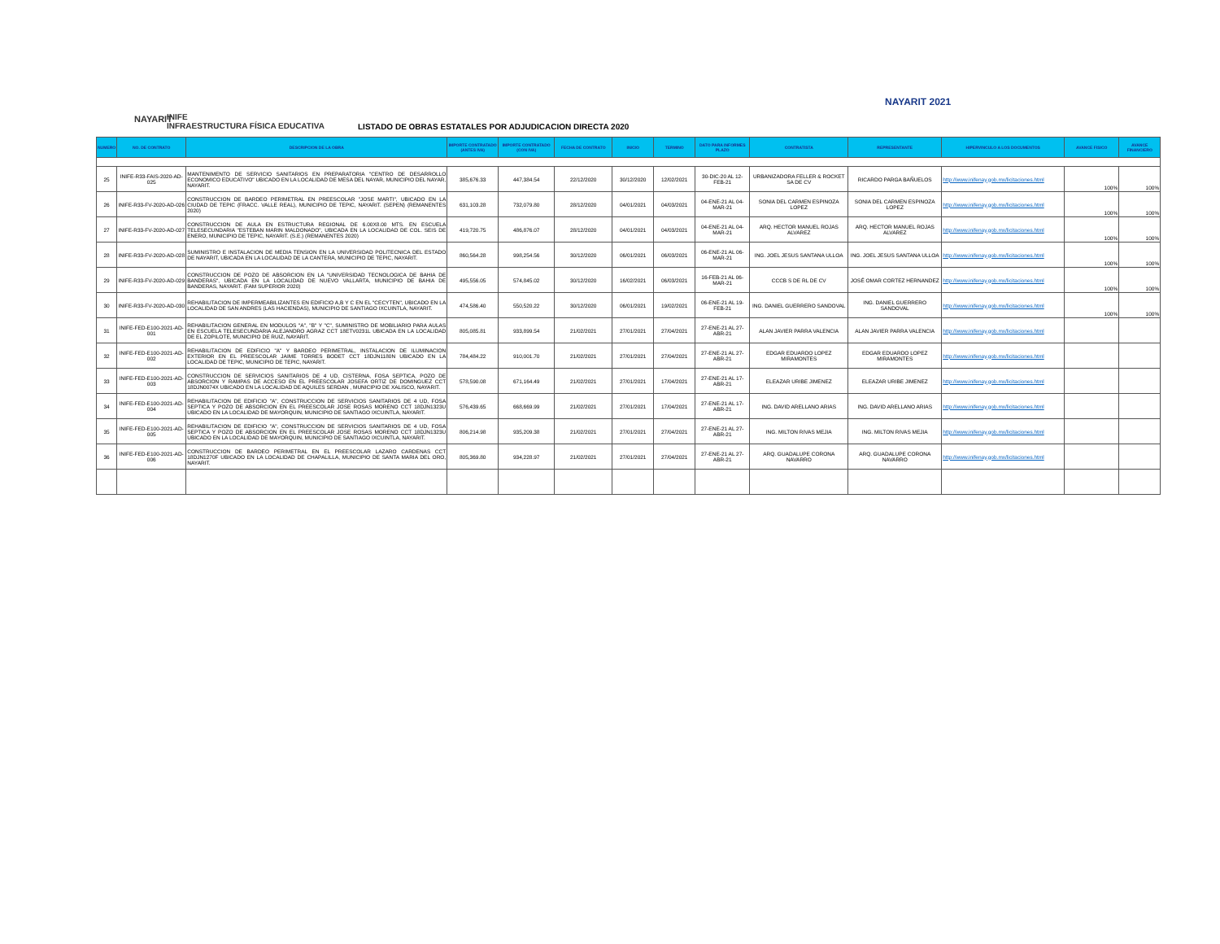NAYARIT
INIFE
INFRAESTRUCTURA FÍSICA EDUCATIVA
LISTADO DE OBRAS ESTATALES POR ADJUDICACION DIRECTA 2020
NAYARIT 2021
| NUMERO | NO. DE CONTRATO | DESCRIPCION DE LA OBRA | IMPORTE CONTRATADO (ANTES IVA) | IMPORTE CONTRATADO (CON IVA) | FECHA DE CONTRATO | INICIO | TERMINO | DATO PARA INFORMES PLAZO | CONTRATISTA | REPRESENTANTE | HIPERVINCULO A LOS DOCUMENTOS | AVANCE FISICO | AVANCE FINANCIERO |
| --- | --- | --- | --- | --- | --- | --- | --- | --- | --- | --- | --- | --- | --- |
| 25 | INIFE-R33-FAIS-2020-AD-025 | MANTENIMENTO DE SERVICIO SANITARIOS EN PREPARATORIA "CENTRO DE DESARROLLO ECONOMICO EDUCATIVO" UBICADO EN LA LOCALIDAD DE MESA DEL NAYAR, MUNICIPIO DEL NAYAR, NAYARIT. | 385,676.33 | 447,384.54 | 22/12/2020 | 30/12/2020 | 12/02/2021 | 30-DIC-20 AL 12-FEB-21 | URBANIZADORA FELLER & ROCKET SA DE CV | RICARDO PARGA BAÑUELOS | http://www.inifenay.gob.mx/licitaciones.html | 100% | 100% |
| 26 | INIFE-R33-FV-2020-AD-026 | CONSTRUCCION DE BARDEO PERIMETRAL EN PREESCOLAR "JOSE MARTI", UBICADO EN LA CIUDAD DE TEPIC (FRACC. VALLE REAL), MUNICIPIO DE TEPIC, NAYARIT. (SEPEN) (REMANENTES 2020) | 631,103.28 | 732,079.80 | 28/12/2020 | 04/01/2021 | 04/03/2021 | 04-ENE-21 AL 04-MAR-21 | SONIA DEL CARMEN ESPINOZA LOPEZ | SONIA DEL CARMEN ESPINOZA LOPEZ | http://www.inifenay.gob.mx/licitaciones.html | 100% | 100% |
| 27 | INIFE-R33-FV-2020-AD-027 | CONSTRUCCION DE AULA EN ESTRUCTURA REGIONAL DE 6.00X8.00 MTS. EN ESCUELA TELESECUNDARIA "ESTEBAN MARIN MALDONADO", UBICADA EN LA LOCALIDAD DE COL. SEIS DE ENERO, MUNICIPIO DE TEPIC, NAYARIT. (S.E.) (REMANENTES 2020) | 419,720.75 | 486,876.07 | 28/12/2020 | 04/01/2021 | 04/03/2021 | 04-ENE-21 AL 04-MAR-21 | ARQ. HECTOR MANUEL ROJAS ALVAREZ | ARQ. HECTOR MANUEL ROJAS ALVAREZ | http://www.inifenay.gob.mx/licitaciones.html | 100% | 100% |
| 28 | INIFE-R33-FV-2020-AD-028 | SUMINISTRO E INSTALACION DE MEDIA TENSION EN LA UNIVERSIDAD POLITECNICA DEL ESTADO DE NAYARIT, UBICADA EN LA LOCALIDAD DE LA CANTERA, MUNICIPIO DE TEPIC, NAYARIT. | 860,564.28 | 998,254.56 | 30/12/2020 | 06/01/2021 | 06/03/2021 | 06-ENE-21 AL 06-MAR-21 | ING. JOEL JESUS SANTANA ULLOA | ING. JOEL JESUS SANTANA ULLOA | http://www.inifenay.gob.mx/licitaciones.html | 100% | 100% |
| 29 | INIFE-R33-FV-2020-AD-029 | CONSTRUCCION DE POZO DE ABSORCION EN LA "UNIVERSIDAD TECNOLOGICA DE BAHIA DE BANDERAS", UBICADA EN LA LOCALIDAD DE NUEVO VALLARTA, MUNICIPIO DE BAHIA DE BANDERAS, NAYARIT. (FAM SUPERIOR 2020) | 495,556.05 | 574,845.02 | 30/12/2020 | 16/02/2021 | 06/03/2021 | 16-FEB-21 AL 06-MAR-21 | CCCB S DE RL DE CV | JOSÉ OMAR CORTEZ HERNANDEZ | http://www.inifenay.gob.mx/licitaciones.html | 100% | 100% |
| 30 | INIFE-R33-FV-2020-AD-030 | REHABILITACION DE IMPERMEABILIZANTES EN EDIFICIO A,B Y C EN EL "CECYTEN", UBICADO EN LA LOCALIDAD DE SAN ANDRES (LAS HACIENDAS), MUNICIPIO DE SANTIAGO IXCUINTLA, NAYARIT. | 474,586.40 | 550,520.22 | 30/12/2020 | 06/01/2021 | 19/02/2021 | 06-ENE-21 AL 19-FEB-21 | ING. DANIEL GUERRERO SANDOVAL | ING. DANIEL GUERRERO SANDOVAL | http://www.inifenay.gob.mx/licitaciones.html | 100% | 100% |
| 31 | INIFE-FED-E100-2021-AD-001 | REHABILITACION GENERAL EN MODULOS "A", "B" Y "C", SUMINISTRO DE MOBILIARIO PARA AULAS EN ESCUELA TELESECUNDARIA ALEJANDRO AGRAZ CCT 18ETV0231L UBICADA EN LA LOCALIDAD DE EL ZOPILOTE, MUNICIPIO DE RUIZ, NAYARIT. | 805,085.81 | 933,899.54 | 21/02/2021 | 27/01/2021 | 27/04/2021 | 27-ENE-21 AL 27-ABR-21 | ALAN JAVIER PARRA VALENCIA | ALAN JAVIER PARRA VALENCIA | http://www.inifenay.gob.mx/licitaciones.html | | |
| 32 | INIFE-FED-E100-2021-AD-002 | REHABILITACION DE EDIFICIO "A" Y BARDEO PERIMETRAL, INSTALACION DE ILUMINACION EXTERIOR EN EL PREESCOLAR JAIME TORRES BODET CCT 18DJN1180N UBICADO EN LA LOCALIDAD DE TEPIC, MUNICIPIO DE TEPIC, NAYARIT. | 784,484.22 | 910,001.70 | 21/02/2021 | 27/01/2021 | 27/04/2021 | 27-ENE-21 AL 27-ABR-21 | EDGAR EDUARDO LOPEZ MIRAMONTES | EDGAR EDUARDO LOPEZ MIRAMONTES | http://www.inifenay.gob.mx/licitaciones.html | | |
| 33 | INIFE-FED-E100-2021-AD-003 | CONSTRUCCION DE SERVICIOS SANITARIOS DE 4 UD, CISTERNA, FOSA SEPTICA, POZO DE ABSORCION Y RAMPAS DE ACCESO EN EL PREESCOLAR JOSEFA ORTIZ DE DOMINGUEZ CCT 18DJN0074X UBICADO EN LA LOCALIDAD DE AQUILES SERDAN , MUNICIPIO DE XALISCO, NAYARIT. | 578,590.08 | 671,164.49 | 21/02/2021 | 27/01/2021 | 17/04/2021 | 27-ENE-21 AL 17-ABR-21 | ELEAZAR URIBE JIMENEZ | ELEAZAR URIBE JIMENEZ | http://www.inifenay.gob.mx/licitaciones.html | | |
| 34 | INIFE-FED-E100-2021-AD-004 | REHABILITACION DE EDIFICIO "A", CONSTRUCCION DE SERVICIOS SANITARIOS DE 4 UD, FOSA SEPTICA Y POZO DE ABSORCION EN EL PREESCOLAR JOSE ROSAS MORENO CCT 18DJN1323U UBICADO EN LA LOCALIDAD DE MAYORQUIN, MUNICIPIO DE SANTIAGO IXCUINTLA, NAYARIT. | 576,439.65 | 668,669.99 | 21/02/2021 | 27/01/2021 | 17/04/2021 | 27-ENE-21 AL 17-ABR-21 | ING. DAVID ARELLANO ARIAS | ING. DAVID ARELLANO ARIAS | http://www.inifenay.gob.mx/licitaciones.html | | |
| 35 | INIFE-FED-E100-2021-AD-005 | REHABILITACION DE EDIFICIO "A", CONSTRUCCION DE SERVICIOS SANITARIOS DE 4 UD, FOSA SEPTICA Y POZO DE ABSORCION EN EL PREESCOLAR JOSE ROSAS MORENO CCT 18DJN1323U UBICADO EN LA LOCALIDAD DE MAYORQUIN, MUNICIPIO DE SANTIAGO IXCUINTLA, NAYARIT. | 806,214.98 | 935,209.38 | 21/02/2021 | 27/01/2021 | 27/04/2021 | 27-ENE-21 AL 27-ABR-21 | ING. MILTON RIVAS MEJIA | ING. MILTON RIVAS MEJIA | http://www.inifenay.gob.mx/licitaciones.html | | |
| 36 | INIFE-FED-E100-2021-AD-006 | CONSTRUCCION DE BARDEO PERIMETRAL EN EL PREESCOLAR LAZARO CARDENAS CCT 18DJN1270F UBICADO EN LA LOCALIDAD DE CHAPALILLA, MUNICIPIO DE SANTA MARIA DEL ORO, NAYARIT. | 805,369.80 | 934,228.97 | 21/02/2021 | 27/01/2021 | 27/04/2021 | 27-ENE-21 AL 27-ABR-21 | ARQ. GUADALUPE CORONA NAVARRO | ARQ. GUADALUPE CORONA NAVARRO | http://www.inifenay.gob.mx/licitaciones.html | | |